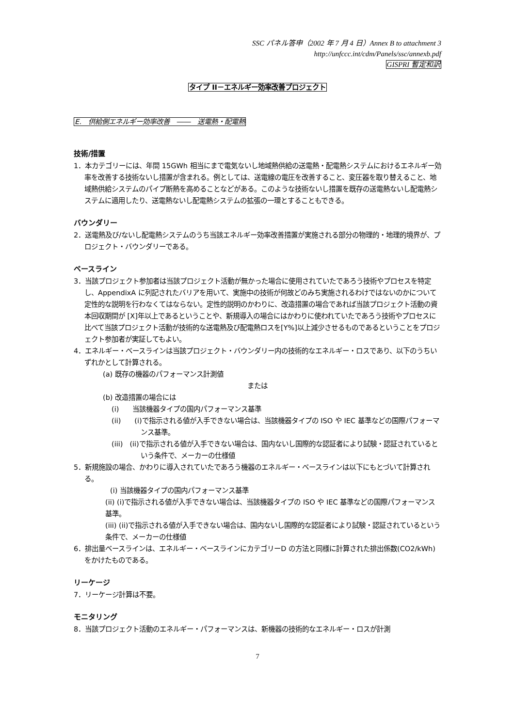SSC パネル答申（2002 年 7 月 4 日）Annex B to attachment 3
http://unfccc.int/cdm/Panels/ssc/annexb.pdf
GISPRI 暫定和訳
タイプ II－エネルギー効率改善プロジェクト
E.　供給側エネルギー効率改善　――　送電熱・配電熱
技術/措置
1．本カテゴリーには、年間 15GWh 相当にまで電気ないし地域熱供給の送電熱・配電熱システムにおけるエネルギー効率を改善する技術ないし措置が含まれる。例としては、送電線の電圧を改善すること、変圧器を取り替えること、地域熱供給システムのパイプ断熱を高めることなどがある。このような技術ないし措置を既存の送電熱ないし配電熱システムに適用したり、送電熱ないし配電熱システムの拡張の一環とすることもできる。
バウンダリー
2．送電熱及び/ないし配電熱システムのうち当該エネルギー効率改善措置が実施される部分の物理的・地理的境界が、プロジェクト・バウンダリーである。
ベースライン
3．当該プロジェクト参加者は当該プロジェクト活動が無かった場合に使用されていたであろう技術やプロセスを特定し、AppendixA に列記されたバリアを用いて、実施中の技術が何故どのみち実施されるわけではないのかについて定性的な説明を行わなくてはならない。定性的説明のかわりに、改造措置の場合であれば当該プロジェクト活動の資本回収期間が [X]年以上であるということや、新規導入の場合にはかわりに使われていたであろう技術やプロセスに比べて当該プロジェクト活動が技術的な送電熱及び配電熱ロスを[Y%]以上減少させるものであるということをプロジェクト参加者が実証してもよい。
4．エネルギー・ベースラインは当該プロジェクト・バウンダリー内の技術的なエネルギー・ロスであり、以下のうちいずれかとして計算される。
(a) 既存の機器のパフォーマンス計測値
または
(b) 改造措置の場合には
(i)　　当該機器タイプの国内パフォーマンス基準
(ii)　　(i)で指示される値が入手できない場合は、当該機器タイプの ISO や IEC 基準などの国際パフォーマンス基準。
(iii)　(ii)で指示される値が入手できない場合は、国内ないし国際的な認証者により試験・認証されているという条件で、メーカーの仕様値
5．新規施設の場合、かわりに導入されていたであろう機器のエネルギー・ベースラインは以下にもとづいて計算される。
(i) 当該機器タイプの国内パフォーマンス基準
(ii) (i)で指示される値が入手できない場合は、当該機器タイプの ISO や IEC 基準などの国際パフォーマンス基準。
(iii) (ii)で指示される値が入手できない場合は、国内ないし国際的な認証者により試験・認証されているという条件で、メーカーの仕様値
6．排出量ベースラインは、エネルギー・ベースラインにカテゴリーD の方法と同様に計算された排出係数(CO2/kWh)をかけたものである。
リーケージ
7．リーケージ計算は不要。
モニタリング
8．当該プロジェクト活動のエネルギー・パフォーマンスは、新機器の技術的なエネルギー・ロスが計測
7